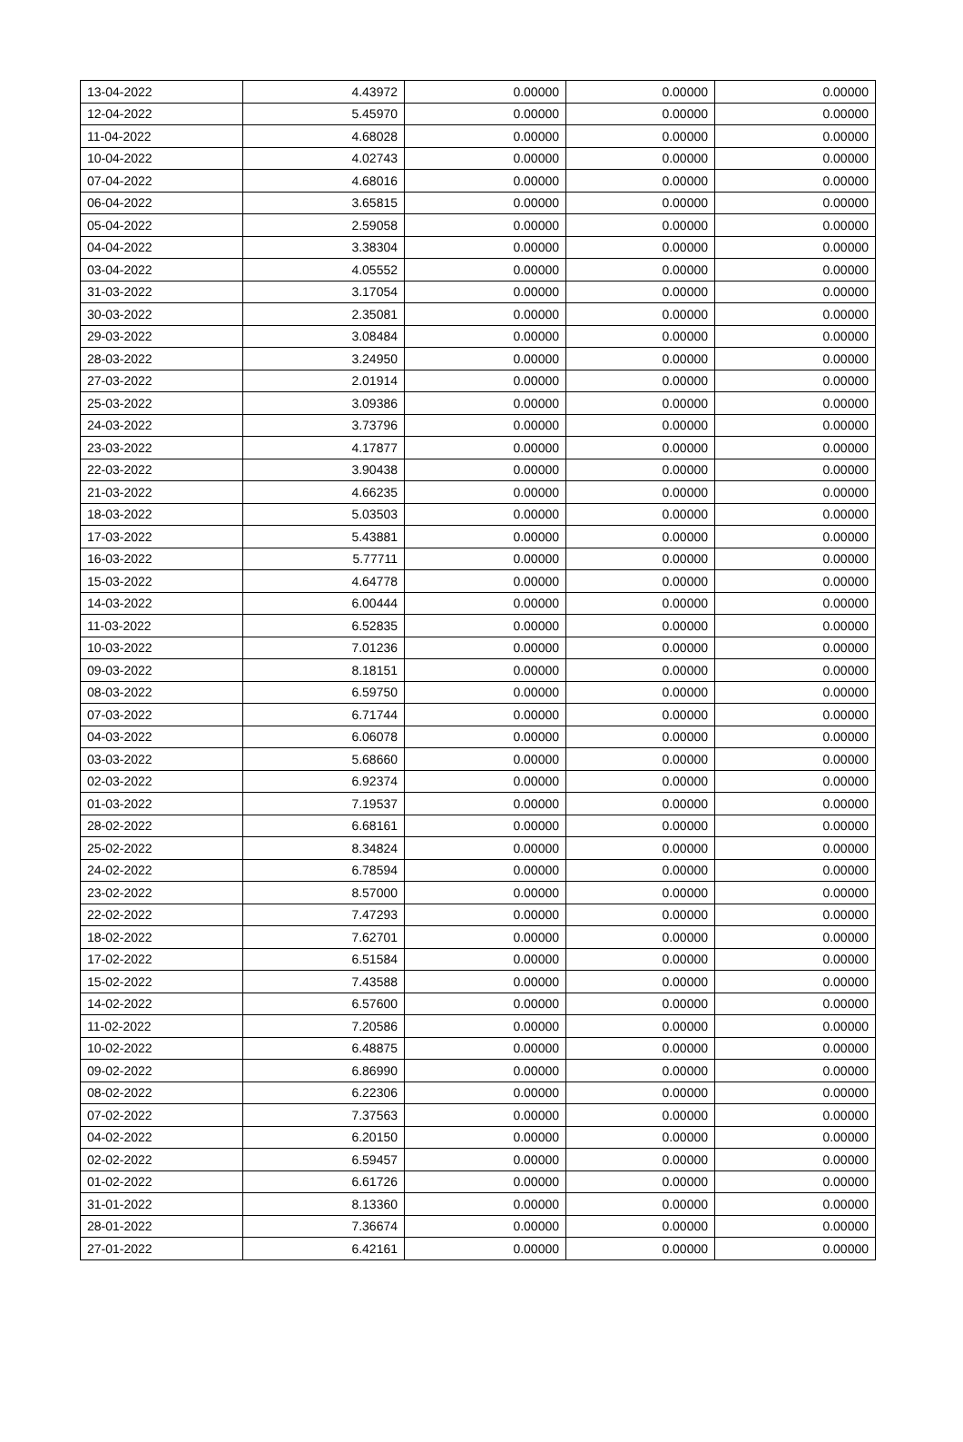| 13-04-2022 | 4.43972 | 0.00000 | 0.00000 | 0.00000 |
| 12-04-2022 | 5.45970 | 0.00000 | 0.00000 | 0.00000 |
| 11-04-2022 | 4.68028 | 0.00000 | 0.00000 | 0.00000 |
| 10-04-2022 | 4.02743 | 0.00000 | 0.00000 | 0.00000 |
| 07-04-2022 | 4.68016 | 0.00000 | 0.00000 | 0.00000 |
| 06-04-2022 | 3.65815 | 0.00000 | 0.00000 | 0.00000 |
| 05-04-2022 | 2.59058 | 0.00000 | 0.00000 | 0.00000 |
| 04-04-2022 | 3.38304 | 0.00000 | 0.00000 | 0.00000 |
| 03-04-2022 | 4.05552 | 0.00000 | 0.00000 | 0.00000 |
| 31-03-2022 | 3.17054 | 0.00000 | 0.00000 | 0.00000 |
| 30-03-2022 | 2.35081 | 0.00000 | 0.00000 | 0.00000 |
| 29-03-2022 | 3.08484 | 0.00000 | 0.00000 | 0.00000 |
| 28-03-2022 | 3.24950 | 0.00000 | 0.00000 | 0.00000 |
| 27-03-2022 | 2.01914 | 0.00000 | 0.00000 | 0.00000 |
| 25-03-2022 | 3.09386 | 0.00000 | 0.00000 | 0.00000 |
| 24-03-2022 | 3.73796 | 0.00000 | 0.00000 | 0.00000 |
| 23-03-2022 | 4.17877 | 0.00000 | 0.00000 | 0.00000 |
| 22-03-2022 | 3.90438 | 0.00000 | 0.00000 | 0.00000 |
| 21-03-2022 | 4.66235 | 0.00000 | 0.00000 | 0.00000 |
| 18-03-2022 | 5.03503 | 0.00000 | 0.00000 | 0.00000 |
| 17-03-2022 | 5.43881 | 0.00000 | 0.00000 | 0.00000 |
| 16-03-2022 | 5.77711 | 0.00000 | 0.00000 | 0.00000 |
| 15-03-2022 | 4.64778 | 0.00000 | 0.00000 | 0.00000 |
| 14-03-2022 | 6.00444 | 0.00000 | 0.00000 | 0.00000 |
| 11-03-2022 | 6.52835 | 0.00000 | 0.00000 | 0.00000 |
| 10-03-2022 | 7.01236 | 0.00000 | 0.00000 | 0.00000 |
| 09-03-2022 | 8.18151 | 0.00000 | 0.00000 | 0.00000 |
| 08-03-2022 | 6.59750 | 0.00000 | 0.00000 | 0.00000 |
| 07-03-2022 | 6.71744 | 0.00000 | 0.00000 | 0.00000 |
| 04-03-2022 | 6.06078 | 0.00000 | 0.00000 | 0.00000 |
| 03-03-2022 | 5.68660 | 0.00000 | 0.00000 | 0.00000 |
| 02-03-2022 | 6.92374 | 0.00000 | 0.00000 | 0.00000 |
| 01-03-2022 | 7.19537 | 0.00000 | 0.00000 | 0.00000 |
| 28-02-2022 | 6.68161 | 0.00000 | 0.00000 | 0.00000 |
| 25-02-2022 | 8.34824 | 0.00000 | 0.00000 | 0.00000 |
| 24-02-2022 | 6.78594 | 0.00000 | 0.00000 | 0.00000 |
| 23-02-2022 | 8.57000 | 0.00000 | 0.00000 | 0.00000 |
| 22-02-2022 | 7.47293 | 0.00000 | 0.00000 | 0.00000 |
| 18-02-2022 | 7.62701 | 0.00000 | 0.00000 | 0.00000 |
| 17-02-2022 | 6.51584 | 0.00000 | 0.00000 | 0.00000 |
| 15-02-2022 | 7.43588 | 0.00000 | 0.00000 | 0.00000 |
| 14-02-2022 | 6.57600 | 0.00000 | 0.00000 | 0.00000 |
| 11-02-2022 | 7.20586 | 0.00000 | 0.00000 | 0.00000 |
| 10-02-2022 | 6.48875 | 0.00000 | 0.00000 | 0.00000 |
| 09-02-2022 | 6.86990 | 0.00000 | 0.00000 | 0.00000 |
| 08-02-2022 | 6.22306 | 0.00000 | 0.00000 | 0.00000 |
| 07-02-2022 | 7.37563 | 0.00000 | 0.00000 | 0.00000 |
| 04-02-2022 | 6.20150 | 0.00000 | 0.00000 | 0.00000 |
| 02-02-2022 | 6.59457 | 0.00000 | 0.00000 | 0.00000 |
| 01-02-2022 | 6.61726 | 0.00000 | 0.00000 | 0.00000 |
| 31-01-2022 | 8.13360 | 0.00000 | 0.00000 | 0.00000 |
| 28-01-2022 | 7.36674 | 0.00000 | 0.00000 | 0.00000 |
| 27-01-2022 | 6.42161 | 0.00000 | 0.00000 | 0.00000 |